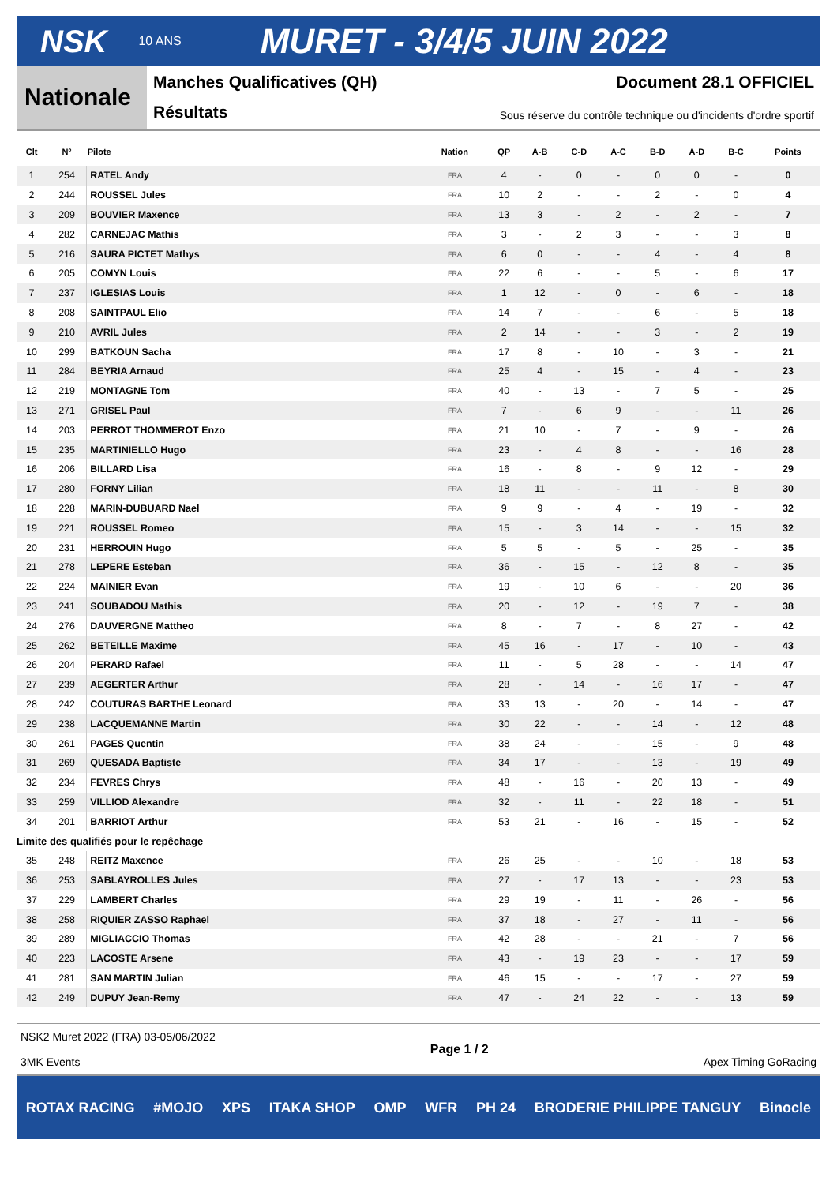NSK 10 ANS MURET - 3/4/5 JUIN 2022
Nationale
Manches Qualificatives (QH) Document 28.1 OFFICIEL
Résultats Sous réserve du contrôle technique ou d'incidents d'ordre sportif
| Clt | N° | Pilote | Nation | QP | A-B | C-D | A-C | B-D | A-D | B-C | Points |
| --- | --- | --- | --- | --- | --- | --- | --- | --- | --- | --- | --- |
| 1 | 254 | RATEL Andy | FRA | 4 | - | 0 | - | 0 | 0 | - | 0 |
| 2 | 244 | ROUSSEL Jules | FRA | 10 | 2 | - | - | 2 | - | 0 | 4 |
| 3 | 209 | BOUVIER Maxence | FRA | 13 | 3 | - | 2 | - | 2 | - | 7 |
| 4 | 282 | CARNEJAC Mathis | FRA | 3 | - | 2 | 3 | - | - | 3 | 8 |
| 5 | 216 | SAURA PICTET Mathys | FRA | 6 | 0 | - | - | 4 | - | 4 | 8 |
| 6 | 205 | COMYN Louis | FRA | 22 | 6 | - | - | 5 | - | 6 | 17 |
| 7 | 237 | IGLESIAS Louis | FRA | 1 | 12 | - | 0 | - | 6 | - | 18 |
| 8 | 208 | SAINTPAUL Elio | FRA | 14 | 7 | - | - | 6 | - | 5 | 18 |
| 9 | 210 | AVRIL Jules | FRA | 2 | 14 | - | - | 3 | - | 2 | 19 |
| 10 | 299 | BATKOUN Sacha | FRA | 17 | 8 | - | 10 | - | 3 | - | 21 |
| 11 | 284 | BEYRIA Arnaud | FRA | 25 | 4 | - | 15 | - | 4 | - | 23 |
| 12 | 219 | MONTAGNE Tom | FRA | 40 | - | 13 | - | 7 | 5 | - | 25 |
| 13 | 271 | GRISEL Paul | FRA | 7 | - | 6 | 9 | - | - | 11 | 26 |
| 14 | 203 | PERROT THOMMEROT Enzo | FRA | 21 | 10 | - | 7 | - | 9 | - | 26 |
| 15 | 235 | MARTINIELLO Hugo | FRA | 23 | - | 4 | 8 | - | - | 16 | 28 |
| 16 | 206 | BILLARD Lisa | FRA | 16 | - | 8 | - | 9 | 12 | - | 29 |
| 17 | 280 | FORNY Lilian | FRA | 18 | 11 | - | - | 11 | - | 8 | 30 |
| 18 | 228 | MARIN-DUBUARD Nael | FRA | 9 | 9 | - | 4 | - | 19 | - | 32 |
| 19 | 221 | ROUSSEL Romeo | FRA | 15 | - | 3 | 14 | - | - | 15 | 32 |
| 20 | 231 | HERROUIN Hugo | FRA | 5 | 5 | - | 5 | - | 25 | - | 35 |
| 21 | 278 | LEPERE Esteban | FRA | 36 | - | 15 | - | 12 | 8 | - | 35 |
| 22 | 224 | MAINIER Evan | FRA | 19 | - | 10 | 6 | - | - | 20 | 36 |
| 23 | 241 | SOUBADOU Mathis | FRA | 20 | - | 12 | - | 19 | 7 | - | 38 |
| 24 | 276 | DAUVERGNE Mattheo | FRA | 8 | - | 7 | - | 8 | 27 | - | 42 |
| 25 | 262 | BETEILLE Maxime | FRA | 45 | 16 | - | 17 | - | 10 | - | 43 |
| 26 | 204 | PERARD Rafael | FRA | 11 | - | 5 | 28 | - | - | 14 | 47 |
| 27 | 239 | AEGERTER Arthur | FRA | 28 | - | 14 | - | 16 | 17 | - | 47 |
| 28 | 242 | COUTURAS BARTHE Leonard | FRA | 33 | 13 | - | 20 | - | 14 | - | 47 |
| 29 | 238 | LACQUEMANNE Martin | FRA | 30 | 22 | - | - | 14 | - | 12 | 48 |
| 30 | 261 | PAGES Quentin | FRA | 38 | 24 | - | - | 15 | - | 9 | 48 |
| 31 | 269 | QUESADA Baptiste | FRA | 34 | 17 | - | - | 13 | - | 19 | 49 |
| 32 | 234 | FEVRES Chrys | FRA | 48 | - | 16 | - | 20 | 13 | - | 49 |
| 33 | 259 | VILLIOD Alexandre | FRA | 32 | - | 11 | - | 22 | 18 | - | 51 |
| 34 | 201 | BARRIOT Arthur | FRA | 53 | 21 | - | 16 | - | 15 | - | 52 |
| Limite des qualifiés pour le repêchage | | | | | | | | | | | |
| 35 | 248 | REITZ Maxence | FRA | 26 | 25 | - | - | 10 | - | 18 | 53 |
| 36 | 253 | SABLAYROLLES Jules | FRA | 27 | - | 17 | 13 | - | - | 23 | 53 |
| 37 | 229 | LAMBERT Charles | FRA | 29 | 19 | - | 11 | - | 26 | - | 56 |
| 38 | 258 | RIQUIER ZASSO Raphael | FRA | 37 | 18 | - | 27 | - | 11 | - | 56 |
| 39 | 289 | MIGLIACCIO Thomas | FRA | 42 | 28 | - | - | 21 | - | 7 | 56 |
| 40 | 223 | LACOSTE Arsene | FRA | 43 | - | 19 | 23 | - | - | 17 | 59 |
| 41 | 281 | SAN MARTIN Julian | FRA | 46 | 15 | - | - | 17 | - | 27 | 59 |
| 42 | 249 | DUPUY Jean-Remy | FRA | 47 | - | 24 | 22 | - | - | 13 | 59 |
NSK2 Muret 2022 (FRA) 03-05/06/2022
3MK Events
Page 1 / 2 Apex Timing GoRacing
ROTAX RACING #MOJO XPS ITAKA SHOP OMP WFR PH 24 BRODERIE PHILIPPE TANGUY Binocle